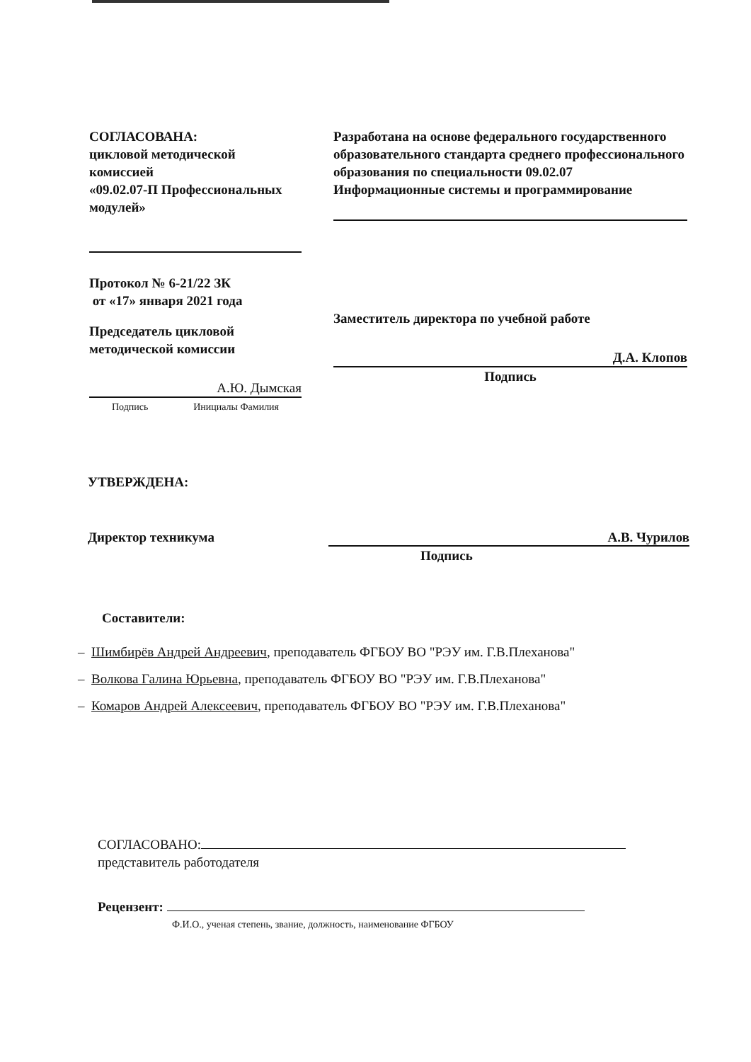СОГЛАСОВАНА:
цикловой методической комиссией
«09.02.07-П Профессиональных модулей»
Протокол № 6-21/22 ЗК
от «17» января 2021 года
Председатель цикловой методической комиссии
А.Ю. Дымская
Подпись Инициалы Фамилия
Разработана на основе федерального государственного образовательного стандарта среднего профессионального образования по специальности 09.02.07 Информационные системы и программирование
Заместитель директора по учебной работе
Д.А. Клопов
Подпись
УТВЕРЖДЕНА:
Директор техникума А.В. Чурилов
Подпись
Составители:
– Шимбирёв Андрей Андреевич, преподаватель ФГБОУ ВО "РЭУ им. Г.В.Плеханова"
– Волкова Галина Юрьевна, преподаватель ФГБОУ ВО "РЭУ им. Г.В.Плеханова"
– Комаров Андрей Алексеевич, преподаватель ФГБОУ ВО "РЭУ им. Г.В.Плеханова"
СОГЛАСОВАНО:
представитель работодателя
Рецензент:
Ф.И.О., ученая степень, звание, должность, наименование ФГБОУ